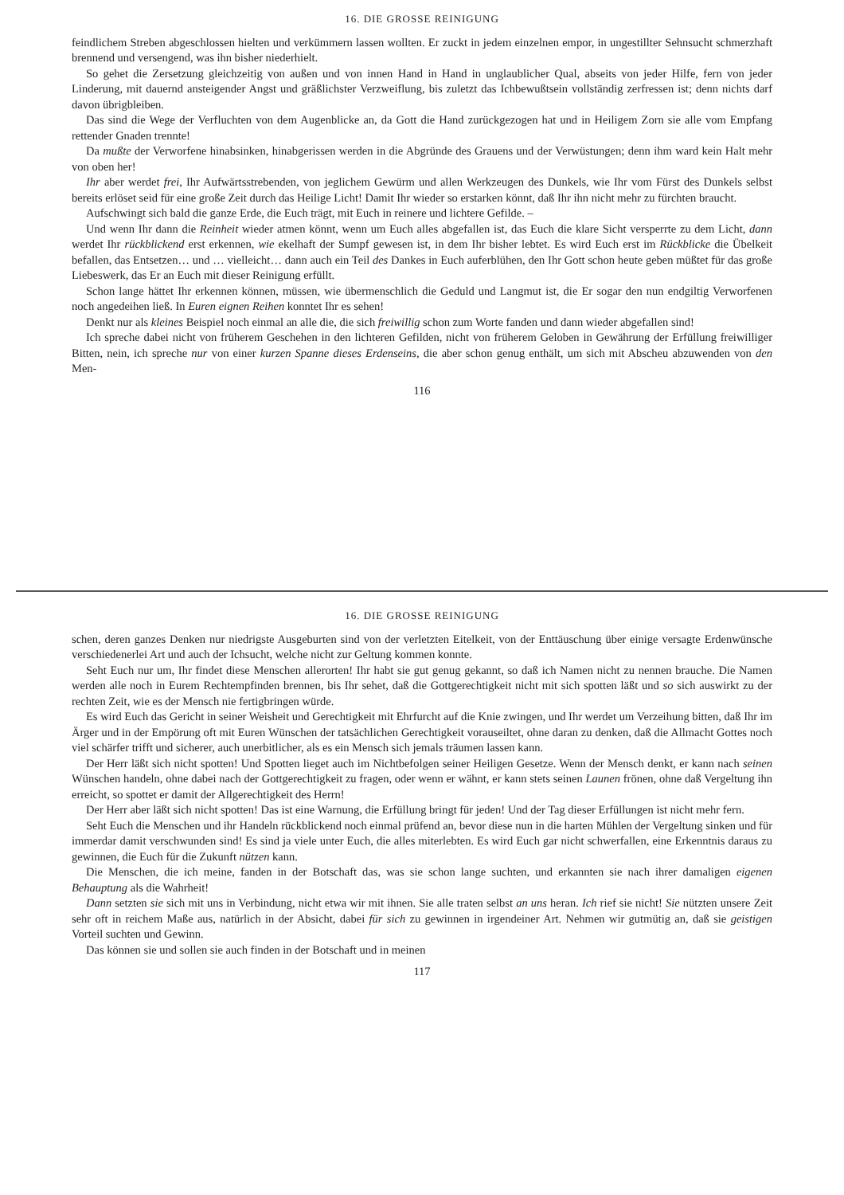16. DIE GROSSE REINIGUNG
feindlichem Streben abgeschlossen hielten und verkümmern lassen wollten. Er zuckt in jedem einzelnen empor, in ungestillter Sehnsucht schmerzhaft brennend und versengend, was ihn bisher niederhielt.
So gehet die Zersetzung gleichzeitig von außen und von innen Hand in Hand in unglaublicher Qual, abseits von jeder Hilfe, fern von jeder Linderung, mit dauernd ansteigender Angst und gräßlichster Verzweiflung, bis zuletzt das Ichbewußtsein vollständig zerfressen ist; denn nichts darf davon übrigbleiben.
Das sind die Wege der Verfluchten von dem Augenblicke an, da Gott die Hand zurückgezogen hat und in Heiligem Zorn sie alle vom Empfang rettender Gnaden trennte!
Da mußte der Verworfene hinabsinken, hinabgerissen werden in die Abgründe des Grauens und der Verwüstungen; denn ihm ward kein Halt mehr von oben her!
Ihr aber werdet frei, Ihr Aufwärtsstrebenden, von jeglichem Gewürm und allen Werkzeugen des Dunkels, wie Ihr vom Fürst des Dunkels selbst bereits erlöset seid für eine große Zeit durch das Heilige Licht! Damit Ihr wieder so erstarken könnt, daß Ihr ihn nicht mehr zu fürchten braucht.
Aufschwingt sich bald die ganze Erde, die Euch trägt, mit Euch in reinere und lichtere Gefilde. –
Und wenn Ihr dann die Reinheit wieder atmen könnt, wenn um Euch alles abgefallen ist, das Euch die klare Sicht versperrte zu dem Licht, dann werdet Ihr rückblickend erst erkennen, wie ekelhaft der Sumpf gewesen ist, in dem Ihr bisher lebtet. Es wird Euch erst im Rückblicke die Übelkeit befallen, das Entsetzen… und … vielleicht… dann auch ein Teil des Dankes in Euch auferblühen, den Ihr Gott schon heute geben müßtet für das große Liebeswerk, das Er an Euch mit dieser Reinigung erfüllt.
Schon lange hättet Ihr erkennen können, müssen, wie übermenschlich die Geduld und Langmut ist, die Er sogar den nun endgiltig Verworfenen noch angedeihen ließ. In Euren eignen Reihen konntet Ihr es sehen!
Denkt nur als kleines Beispiel noch einmal an alle die, die sich freiwillig schon zum Worte fanden und dann wieder abgefallen sind!
Ich spreche dabei nicht von früherem Geschehen in den lichteren Gefilden, nicht von früherem Geloben in Gewährung der Erfüllung freiwilliger Bitten, nein, ich spreche nur von einer kurzen Spanne dieses Erdenseins, die aber schon genug enthält, um sich mit Abscheu abzuwenden von den Men-
116
16. DIE GROSSE REINIGUNG
schen, deren ganzes Denken nur niedrigste Ausgeburten sind von der verletzten Eitelkeit, von der Enttäuschung über einige versagte Erdenwünsche verschiedenerlei Art und auch der Ichsucht, welche nicht zur Geltung kommen konnte.
Seht Euch nur um, Ihr findet diese Menschen allerorten! Ihr habt sie gut genug gekannt, so daß ich Namen nicht zu nennen brauche. Die Namen werden alle noch in Eurem Rechtempfinden brennen, bis Ihr sehet, daß die Gottgerechtigkeit nicht mit sich spotten läßt und so sich auswirkt zu der rechten Zeit, wie es der Mensch nie fertigbringen würde.
Es wird Euch das Gericht in seiner Weisheit und Gerechtigkeit mit Ehrfurcht auf die Knie zwingen, und Ihr werdet um Verzeihung bitten, daß Ihr im Ärger und in der Empörung oft mit Euren Wünschen der tatsächlichen Gerechtigkeit vorauseiltet, ohne daran zu denken, daß die Allmacht Gottes noch viel schärfer trifft und sicherer, auch unerbitlicher, als es ein Mensch sich jemals träumen lassen kann.
Der Herr läßt sich nicht spotten! Und Spotten lieget auch im Nichtbefolgen seiner Heiligen Gesetze. Wenn der Mensch denkt, er kann nach seinen Wünschen handeln, ohne dabei nach der Gottgerechtigkeit zu fragen, oder wenn er wähnt, er kann stets seinen Launen frönen, ohne daß Vergeltung ihn erreicht, so spottet er damit der Allgerechtigkeit des Herrn!
Der Herr aber läßt sich nicht spotten! Das ist eine Warnung, die Erfüllung bringt für jeden! Und der Tag dieser Erfüllungen ist nicht mehr fern.
Seht Euch die Menschen und ihr Handeln rückblickend noch einmal prüfend an, bevor diese nun in die harten Mühlen der Vergeltung sinken und für immerdar damit verschwunden sind! Es sind ja viele unter Euch, die alles miterlebten. Es wird Euch gar nicht schwerfallen, eine Erkenntnis daraus zu gewinnen, die Euch für die Zukunft nützen kann.
Die Menschen, die ich meine, fanden in der Botschaft das, was sie schon lange suchten, und erkannten sie nach ihrer damaligen eigenen Behauptung als die Wahrheit!
Dann setzten sie sich mit uns in Verbindung, nicht etwa wir mit ihnen. Sie alle traten selbst an uns heran. Ich rief sie nicht! Sie nützten unsere Zeit sehr oft in reichem Maße aus, natürlich in der Absicht, dabei für sich zu gewinnen in irgendeiner Art. Nehmen wir gutmütig an, daß sie geistigen Vorteil suchten und Gewinn.
Das können sie und sollen sie auch finden in der Botschaft und in meinen
117